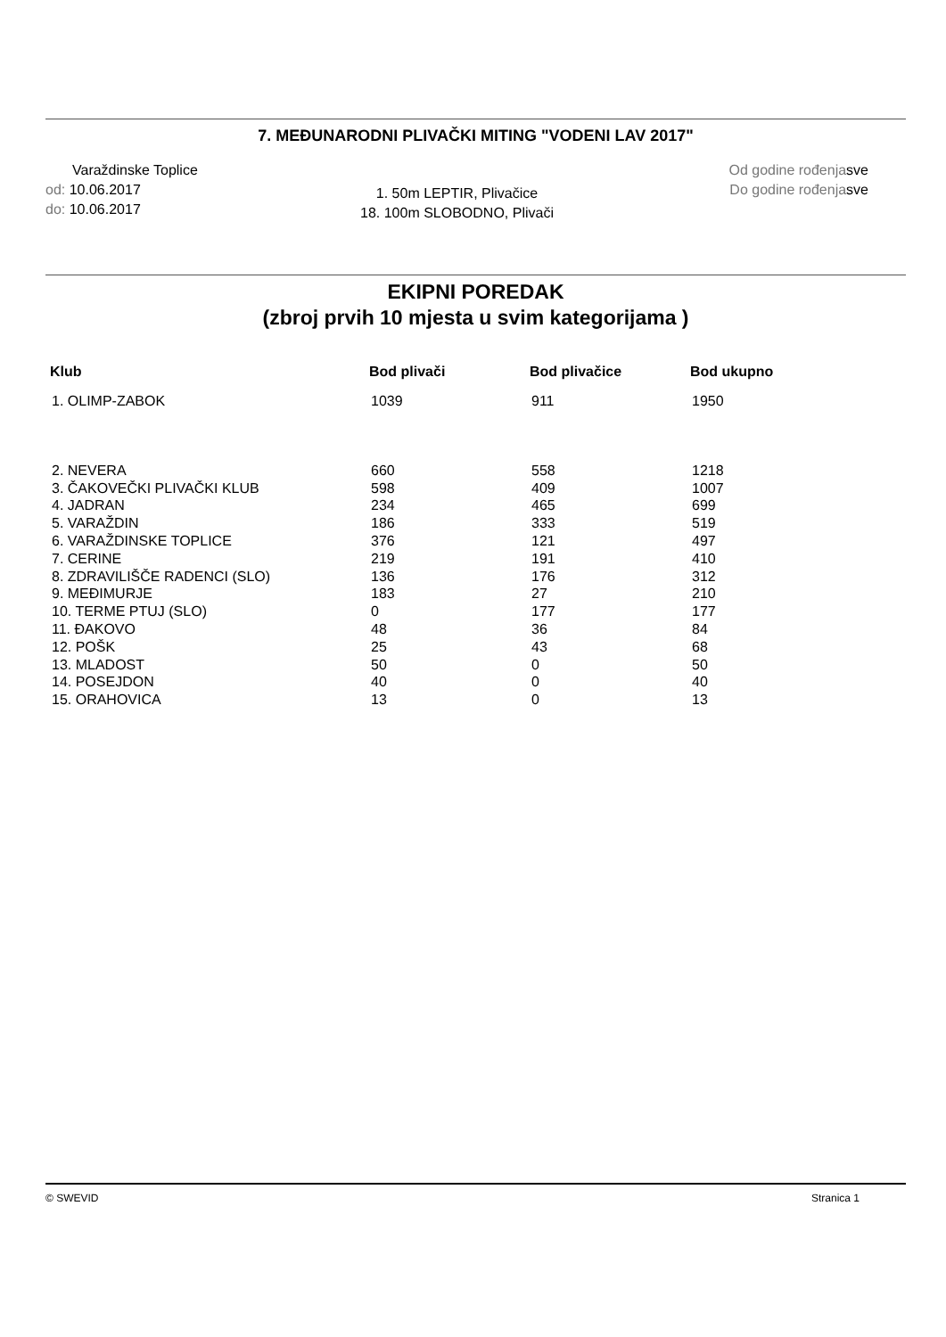7. MEĐUNARODNI PLIVAČKI MITING "VODENI LAV 2017"
Varaždinske Toplice
od: 10.06.2017
do: 10.06.2017
1. 50m LEPTIR, Plivačice
18. 100m SLOBODNO, Plivači
Od godine rođenjasve
Do godine rođenjasve
EKIPNI POREDAK
(zbroj prvih 10 mjesta u svim kategorijama )
| Klub | Bod plivači | Bod plivačice | Bod ukupno |
| --- | --- | --- | --- |
| 1. OLIMP-ZABOK | 1039 | 911 | 1950 |
| 2. NEVERA | 660 | 558 | 1218 |
| 3. ČAKOVEČKI PLIVAČKI KLUB | 598 | 409 | 1007 |
| 4. JADRAN | 234 | 465 | 699 |
| 5. VARAŽDIN | 186 | 333 | 519 |
| 6. VARAŽDINSKE TOPLICE | 376 | 121 | 497 |
| 7. CERINE | 219 | 191 | 410 |
| 8. ZDRAVILIŠČE RADENCI (SLO) | 136 | 176 | 312 |
| 9. MEĐIMURJE | 183 | 27 | 210 |
| 10. TERME PTUJ (SLO) | 0 | 177 | 177 |
| 11. ĐAKOVO | 48 | 36 | 84 |
| 12. POŠK | 25 | 43 | 68 |
| 13. MLADOST | 50 | 0 | 50 |
| 14. POSEJDON | 40 | 0 | 40 |
| 15. ORAHOVICA | 13 | 0 | 13 |
© SWEVID Stranica 1